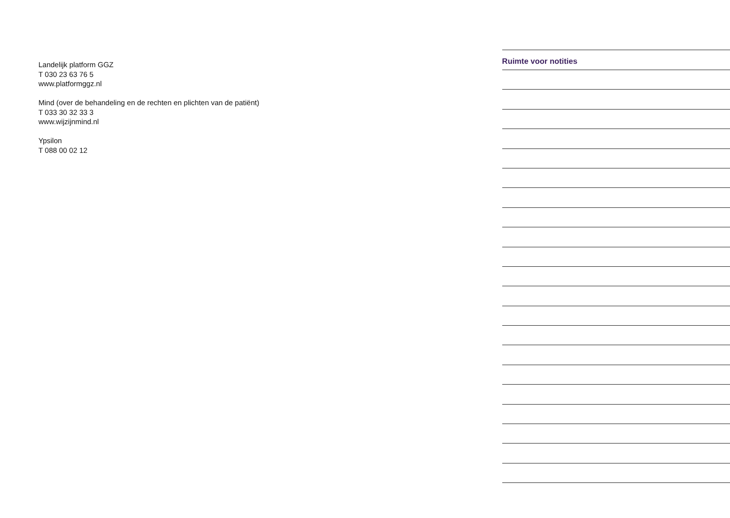Landelijk platform GGZ
T 030 23 63 76 5
www.platformggz.nl
Mind (over de behandeling en de rechten en plichten van de patiënt)
T 033 30 32 33 3
www.wijzijnmind.nl
Ypsilon
T 088 00 02 12
Ruimte voor notities